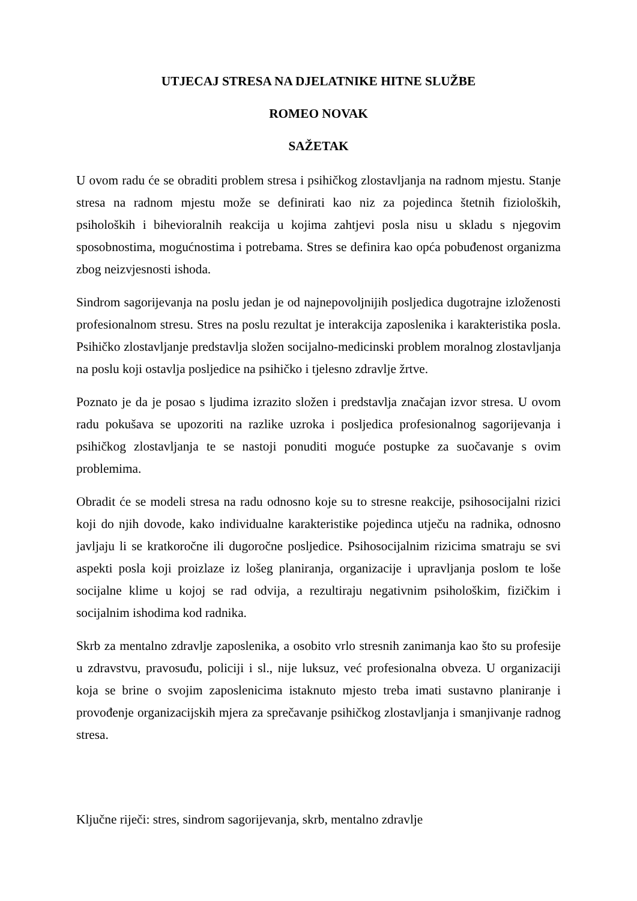UTJECAJ STRESA NA DJELATNIKE HITNE SLUŽBE
ROMEO NOVAK
SAŽETAK
U ovom radu će se obraditi problem stresa i psihičkog zlostavljanja na radnom mjestu. Stanje stresa na radnom mjestu može se definirati kao niz za pojedinca štetnih fizioloških, psiholoških i bihevioralnih reakcija u kojima zahtjevi posla nisu u skladu s njegovim sposobnostima, mogućnostima i potrebama. Stres se definira kao opća pobuđenost organizma zbog neizvjesnosti ishoda.
Sindrom sagorijevanja na poslu jedan je od najnepovoljnijih posljedica dugotrajne izloženosti profesionalnom stresu. Stres na poslu rezultat je interakcija zaposlenika i karakteristika posla. Psihičko zlostavljanje predstavlja složen socijalno-medicinski problem moralnog zlostavljanja na poslu koji ostavlja posljedice na psihičko i tjelesno zdravlje žrtve.
Poznato je da je posao s ljudima izrazito složen i predstavlja značajan izvor stresa. U ovom radu pokušava se upozoriti na razlike uzroka i posljedica profesionalnog sagorijevanja i psihičkog zlostavljanja te se nastoji ponuditi moguće postupke za suočavanje s ovim problemima.
Obradit će se modeli stresa na radu odnosno koje su to stresne reakcije, psihosocijalni rizici koji do njih dovode, kako individualne karakteristike pojedinca utječu na radnika, odnosno javljaju li se kratkoročne ili dugoročne posljedice. Psihosocijalnim rizicima smatraju se svi aspekti posla koji proizlaze iz lošeg planiranja, organizacije i upravljanja poslom te loše socijalne klime u kojoj se rad odvija, a rezultiraju negativnim psihološkim, fizičkim i socijalnim ishodima kod radnika.
Skrb za mentalno zdravlje zaposlenika, a osobito vrlo stresnih zanimanja kao što su profesije u zdravstvu, pravosuđu, policiji i sl., nije luksuz, već profesionalna obveza. U organizaciji koja se brine o svojim zaposlenicima istaknuto mjesto treba imati sustavno planiranje i provođenje organizacijskih mjera za sprečavanje psihičkog zlostavljanja i smanjivanje radnog stresa.
Ključne riječi: stres, sindrom sagorijevanja, skrb, mentalno zdravlje